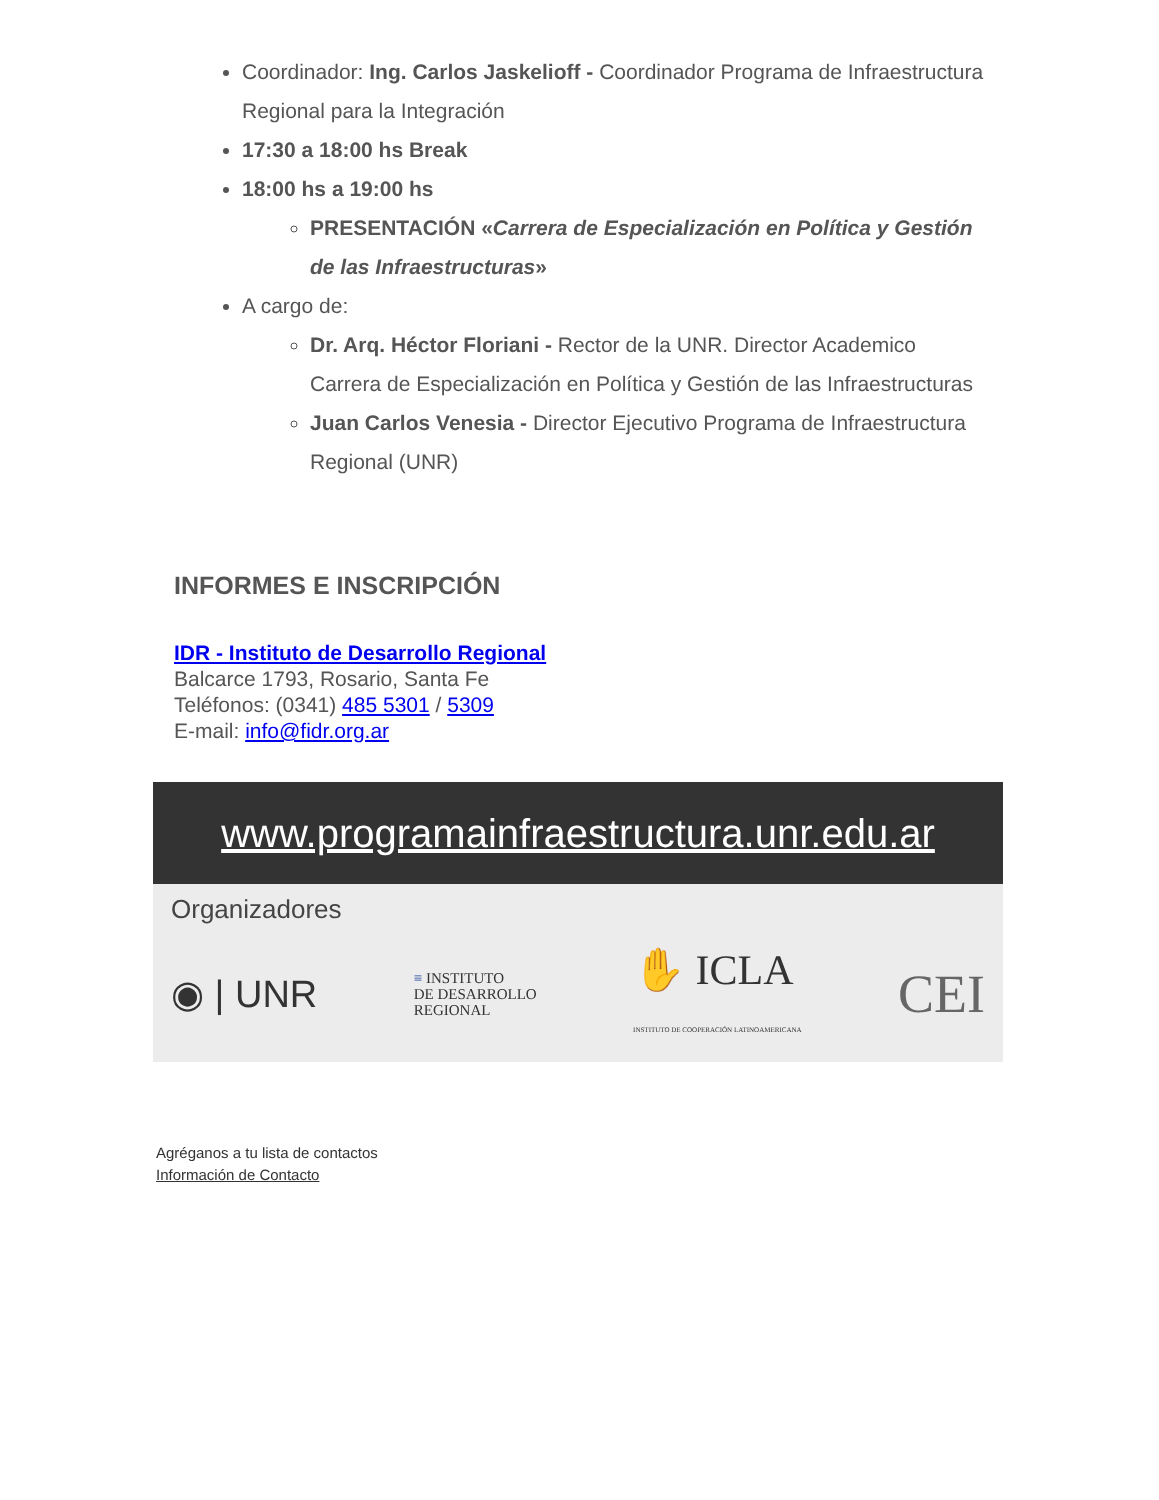Coordinador: Ing. Carlos Jaskelioff - Coordinador Programa de Infraestructura Regional para la Integración
17:30 a 18:00 hs Break
18:00 hs a 19:00 hs
PRESENTACIÓN «Carrera de Especialización en Política y Gestión de las Infraestructuras»
A cargo de:
Dr. Arq. Héctor Floriani - Rector de la UNR. Director Academico Carrera de Especialización en Política y Gestión de las Infraestructuras
Juan Carlos Venesia - Director Ejecutivo Programa de Infraestructura Regional (UNR)
INFORMES E INSCRIPCIÓN
IDR - Instituto de Desarrollo Regional
Balcarce 1793, Rosario, Santa Fe
Teléfonos: (0341) 485 5301 / 5309
E-mail: info@fidr.org.ar
www.programainfraestructura.unr.edu.ar
Organizadores
◉ | UNR ≡ INSTITUTO
DE DESARROLLO
REGIONAL ✋ ICLA
INSTITUTO DE COOPERACIÓN LATINOAMERICANA CEI
Agréganos a tu lista de contactos
Información de Contacto